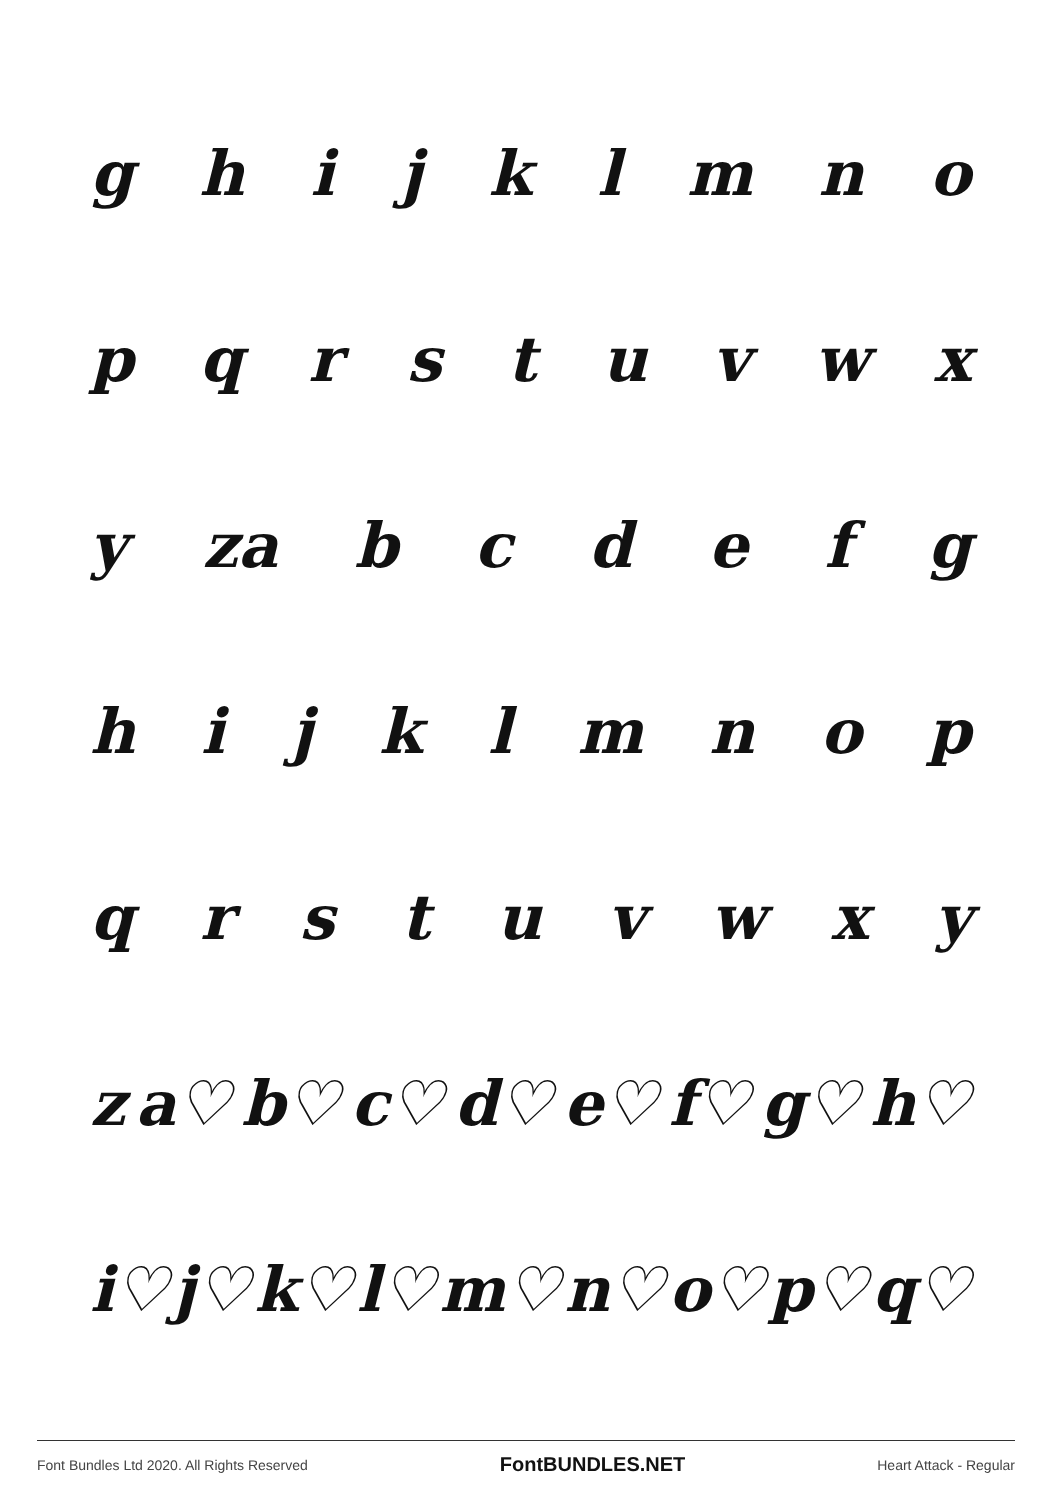ghijklmno
pqrstuvwx
y za bcdefg
hijklmnop
qrstuvwxy
z a♡ b♡ c♡ d♡ e♡ f♡ g♡ h♡
i♡ j♡ k♡ l♡ m♡ n♡ o♡ p♡ q♡
Font Bundles Ltd 2020. All Rights Reserved FontBUNDLES.NET Heart Attack - Regular